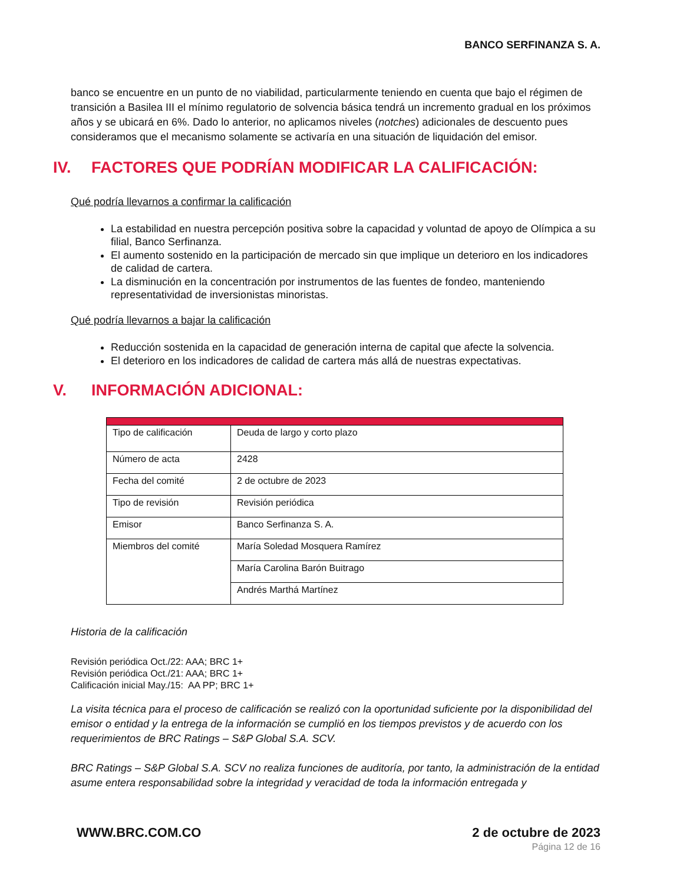BANCO SERFINANZA S. A.
banco se encuentre en un punto de no viabilidad, particularmente teniendo en cuenta que bajo el régimen de transición a Basilea III el mínimo regulatorio de solvencia básica tendrá un incremento gradual en los próximos años y se ubicará en 6%. Dado lo anterior, no aplicamos niveles (notches) adicionales de descuento pues consideramos que el mecanismo solamente se activaría en una situación de liquidación del emisor.
IV. FACTORES QUE PODRÍAN MODIFICAR LA CALIFICACIÓN:
Qué podría llevarnos a confirmar la calificación
La estabilidad en nuestra percepción positiva sobre la capacidad y voluntad de apoyo de Olímpica a su filial, Banco Serfinanza.
El aumento sostenido en la participación de mercado sin que implique un deterioro en los indicadores de calidad de cartera.
La disminución en la concentración por instrumentos de las fuentes de fondeo, manteniendo representatividad de inversionistas minoristas.
Qué podría llevarnos a bajar la calificación
Reducción sostenida en la capacidad de generación interna de capital que afecte la solvencia.
El deterioro en los indicadores de calidad de cartera más allá de nuestras expectativas.
V. INFORMACIÓN ADICIONAL:
| Tipo de calificación | Deuda de largo y corto plazo |
| Número de acta | 2428 |
| Fecha del comité | 2 de octubre de 2023 |
| Tipo de revisión | Revisión periódica |
| Emisor | Banco Serfinanza S. A. |
| Miembros del comité | María Soledad Mosquera Ramírez |
| | María Carolina Barón Buitrago |
| | Andrés Marthá Martínez |
Historia de la calificación
Revisión periódica Oct./22: AAA; BRC 1+
Revisión periódica Oct./21: AAA; BRC 1+
Calificación inicial May./15: AA PP; BRC 1+
La visita técnica para el proceso de calificación se realizó con la oportunidad suficiente por la disponibilidad del emisor o entidad y la entrega de la información se cumplió en los tiempos previstos y de acuerdo con los requerimientos de BRC Ratings – S&P Global S.A. SCV.
BRC Ratings – S&P Global S.A. SCV no realiza funciones de auditoría, por tanto, la administración de la entidad asume entera responsabilidad sobre la integridad y veracidad de toda la información entregada y
WWW.BRC.COM.CO 2 de octubre de 2023
Página 12 de 16